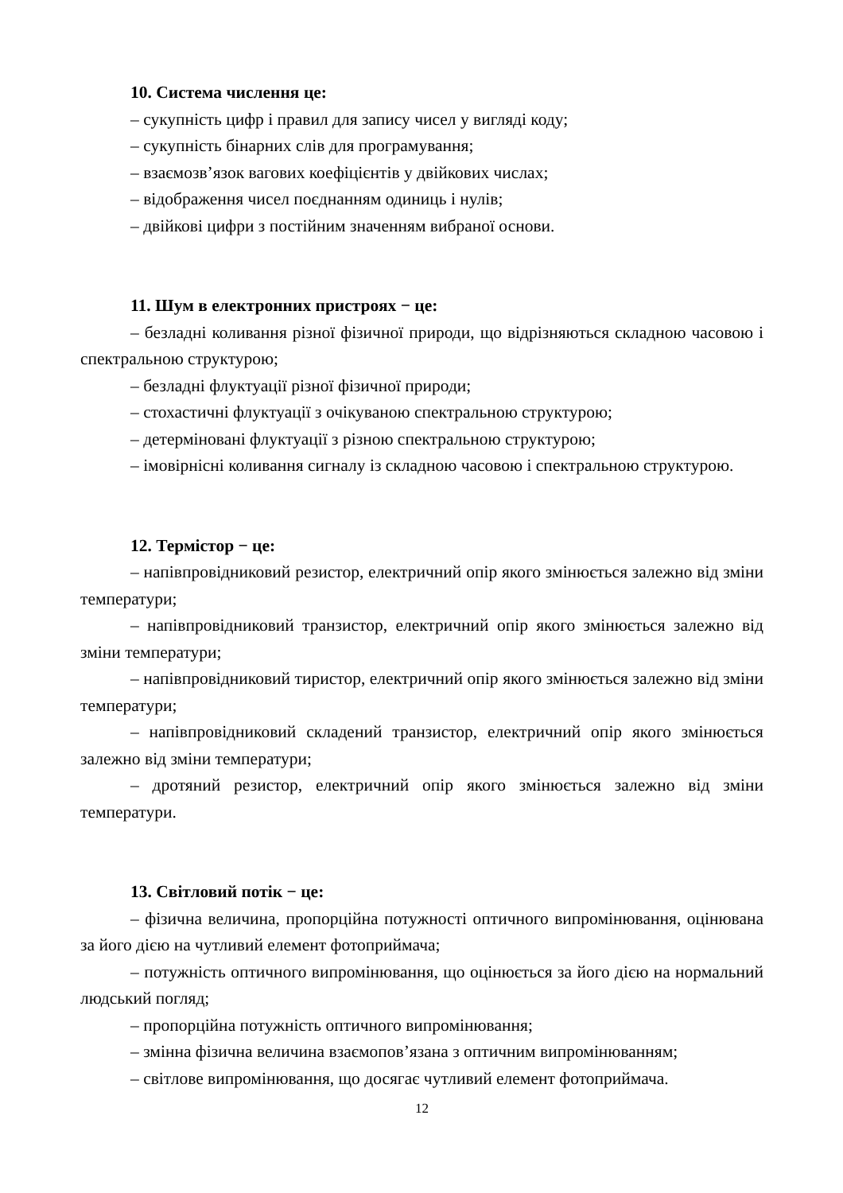10. Система числення це:
– сукупність цифр і правил для запису чисел у вигляді коду;
– сукупність бінарних слів для програмування;
– взаємозв’язок вагових коефіцієнтів у двійкових числах;
– відображення чисел поєднанням одиниць і нулів;
– двійкові цифри з постійним значенням вибраної основи.
11. Шум в електронних пристроях − це:
– безладні коливання різної фізичної природи, що відрізняються складною часовою і спектральною структурою;
– безладні флуктуації різної фізичної природи;
– стохастичні флуктуації з очікуваною спектральною структурою;
– детерміновані флуктуації з різною спектральною структурою;
– імовірнісні коливання сигналу із складною часовою і спектральною структурою.
12. Термістор − це:
– напівпровідниковий резистор, електричний опір якого змінюється залежно від зміни температури;
– напівпровідниковий транзистор, електричний опір якого змінюється залежно від зміни температури;
– напівпровідниковий тиристор, електричний опір якого змінюється залежно від зміни температури;
– напівпровідниковий складений транзистор, електричний опір якого змінюється залежно від зміни температури;
– дротяний резистор, електричний опір якого змінюється залежно від зміни температури.
13. Світловий потік − це:
– фізична величина, пропорційна потужності оптичного випромінювання, оцінювана за його дією на чутливий елемент фотоприймача;
– потужність оптичного випромінювання, що оцінюється за його дією на нормальний людський погляд;
– пропорційна потужність оптичного випромінювання;
– змінна фізична величина взаємопов’язана з оптичним випромінюванням;
– світлове випромінювання, що досягає чутливий елемент фотоприймача.
12